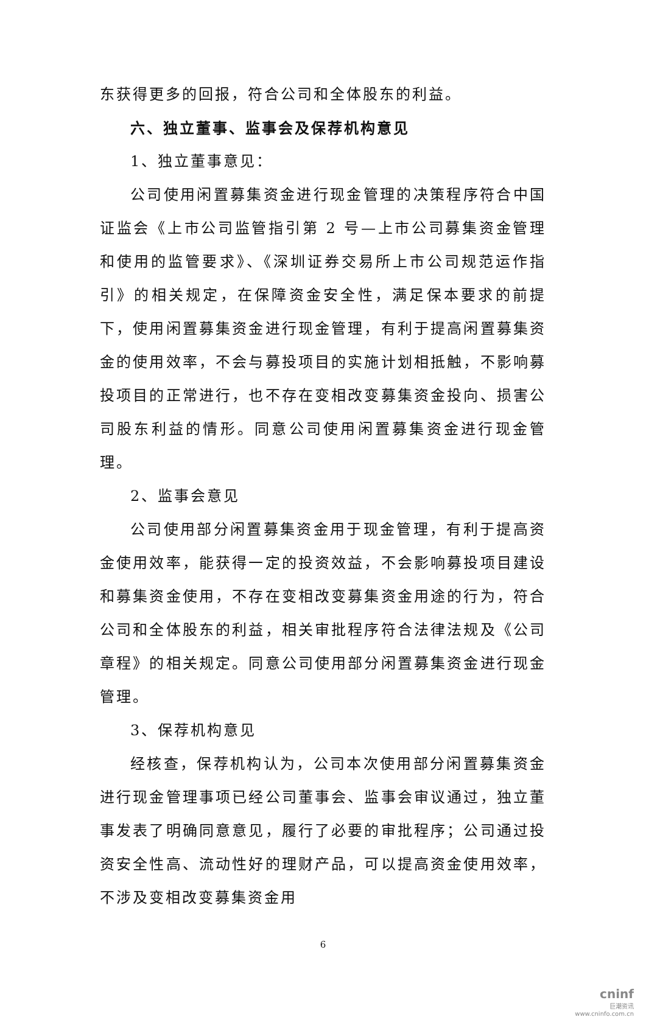东获得更多的回报，符合公司和全体股东的利益。
六、独立董事、监事会及保荐机构意见
1、独立董事意见：
公司使用闲置募集资金进行现金管理的决策程序符合中国证监会《上市公司监管指引第 2 号—上市公司募集资金管理和使用的监管要求》、《深圳证券交易所上市公司规范运作指引》的相关规定，在保障资金安全性，满足保本要求的前提下，使用闲置募集资金进行现金管理，有利于提高闲置募集资金的使用效率，不会与募投项目的实施计划相抵触，不影响募投项目的正常进行，也不存在变相改变募集资金投向、损害公司股东利益的情形。同意公司使用闲置募集资金进行现金管理。
2、监事会意见
公司使用部分闲置募集资金用于现金管理，有利于提高资金使用效率，能获得一定的投资效益，不会影响募投项目建设和募集资金使用，不存在变相改变募集资金用途的行为，符合公司和全体股东的利益，相关审批程序符合法律法规及《公司章程》的相关规定。同意公司使用部分闲置募集资金进行现金管理。
3、保荐机构意见
经核查，保荐机构认为，公司本次使用部分闲置募集资金进行现金管理事项已经公司董事会、监事会审议通过，独立董事发表了明确同意意见，履行了必要的审批程序；公司通过投资安全性高、流动性好的理财产品，可以提高资金使用效率，不涉及变相改变募集资金用
6
cninf
巨潮资讯
www.cninfo.com.cn